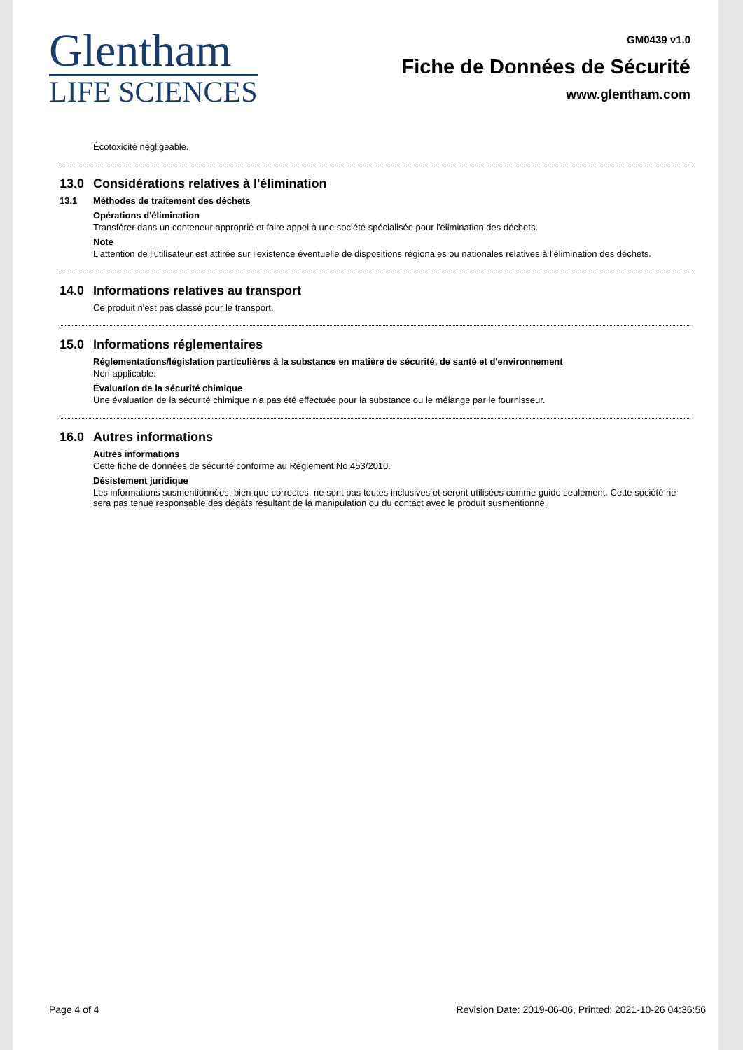Glentham
LIFE SCIENCES
GM0439 v1.0
Fiche de Données de Sécurité
www.glentham.com
Écotoxicité négligeable.
13.0 Considérations relatives à l'élimination
13.1 Méthodes de traitement des déchets
Opérations d'élimination
Transférer dans un conteneur approprié et faire appel à une société spécialisée pour l'élimination des déchets.
Note
L'attention de l'utilisateur est attirée sur l'existence éventuelle de dispositions régionales ou nationales relatives à l'élimination des déchets.
14.0 Informations relatives au transport
Ce produit n'est pas classé pour le transport.
15.0 Informations réglementaires
Réglementations/législation particulières à la substance en matière de sécurité, de santé et d'environnement
Non applicable.
Évaluation de la sécurité chimique
Une évaluation de la sécurité chimique n'a pas été effectuée pour la substance ou le mélange par le fournisseur.
16.0 Autres informations
Autres informations
Cette fiche de données de sécurité conforme au Règlement No 453/2010.
Désistement juridique
Les informations susmentionnées, bien que correctes, ne sont pas toutes inclusives et seront utilisées comme guide seulement. Cette société ne sera pas tenue responsable des dégâts résultant de la manipulation ou du contact avec le produit susmentionné.
Page 4 of 4 Revision Date: 2019-06-06, Printed: 2021-10-26 04:36:56